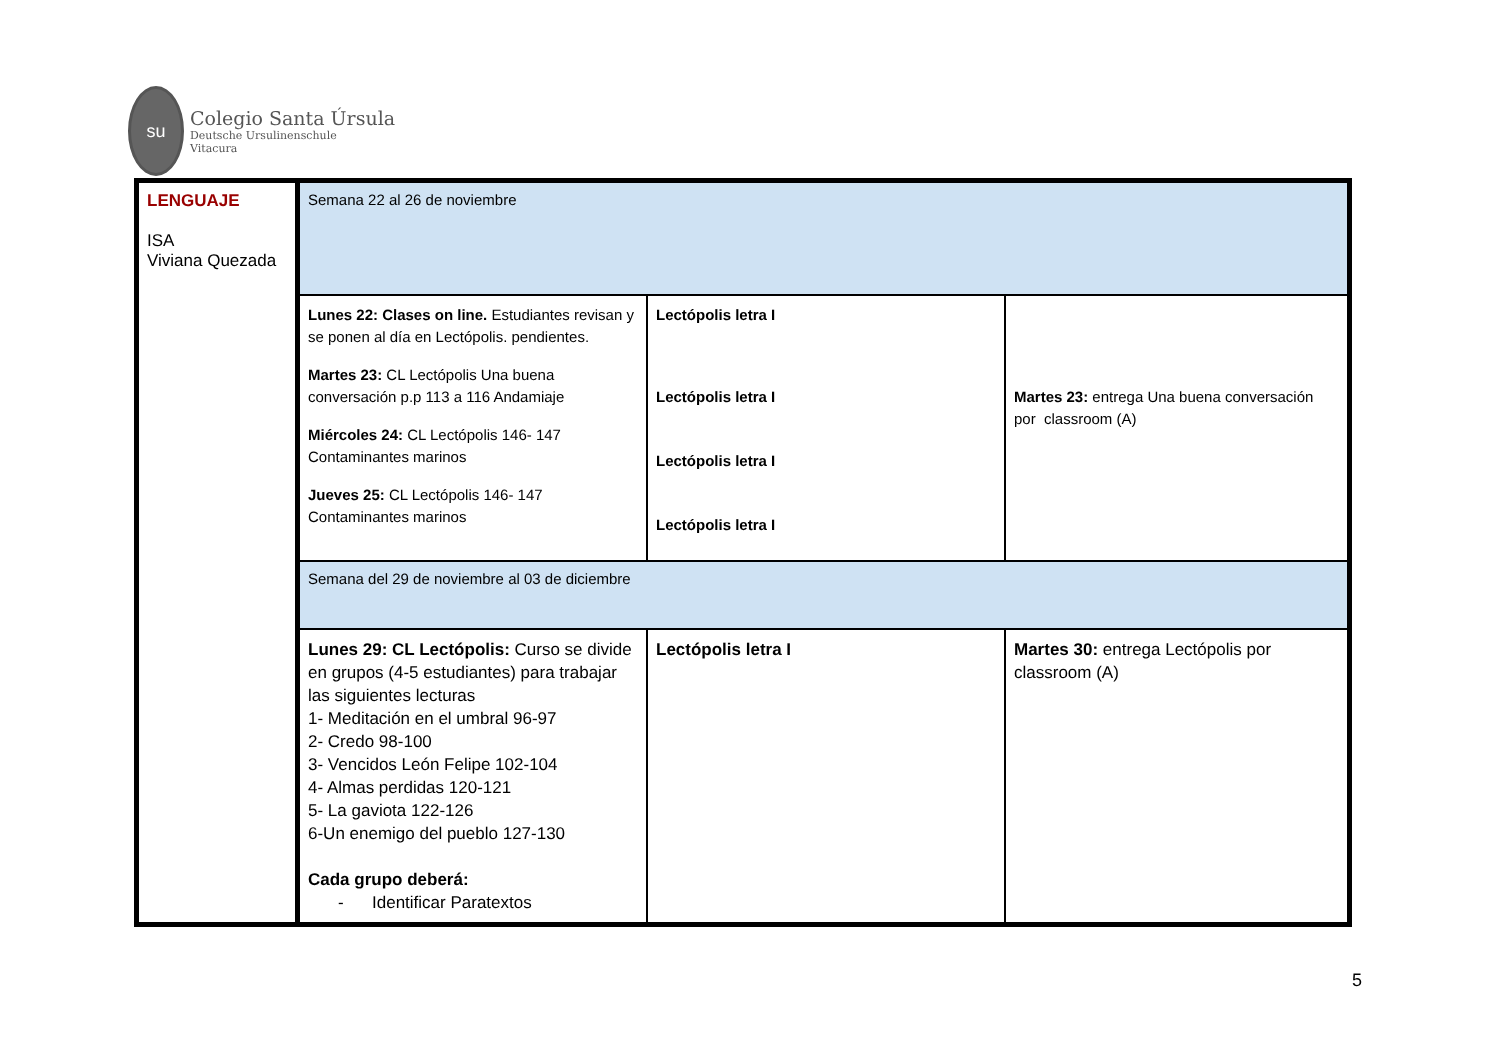su
Colegio Santa Úrsula
Deutsche Ursulinenschule
Vitacura
| LENGUAJE ISA Viviana Quezada | Semana 22 al 26 de noviembre | | |
| | Lunes 22: Clases on line. Estudiantes revisan y se ponen al día en Lectópolis. pendientes. Martes 23: CL Lectópolis Una buena conversación p.p 113 a 116 Andamiaje Miércoles 24: CL Lectópolis 146- 147 Contaminantes marinos Jueves 25: CL Lectópolis 146- 147 Contaminantes marinos | Lectópolis letra I Lectópolis letra I Lectópolis letra I Lectópolis letra I | Martes 23: entrega Una buena conversación por classroom (A) |
| | Semana del 29 de noviembre al 03 de diciembre | | |
| | Lunes 29: CL Lectópolis: Curso se divide en grupos (4-5 estudiantes) para trabajar las siguientes lecturas 1- Meditación en el umbral 96-97 2- Credo 98-100 3- Vencidos León Felipe 102-104 4- Almas perdidas 120-121 5- La gaviota 122-126 6-Un enemigo del pueblo 127-130 Cada grupo deberá: - Identificar Paratextos | Lectópolis letra I | Martes 30: entrega Lectópolis por classroom (A) |
5